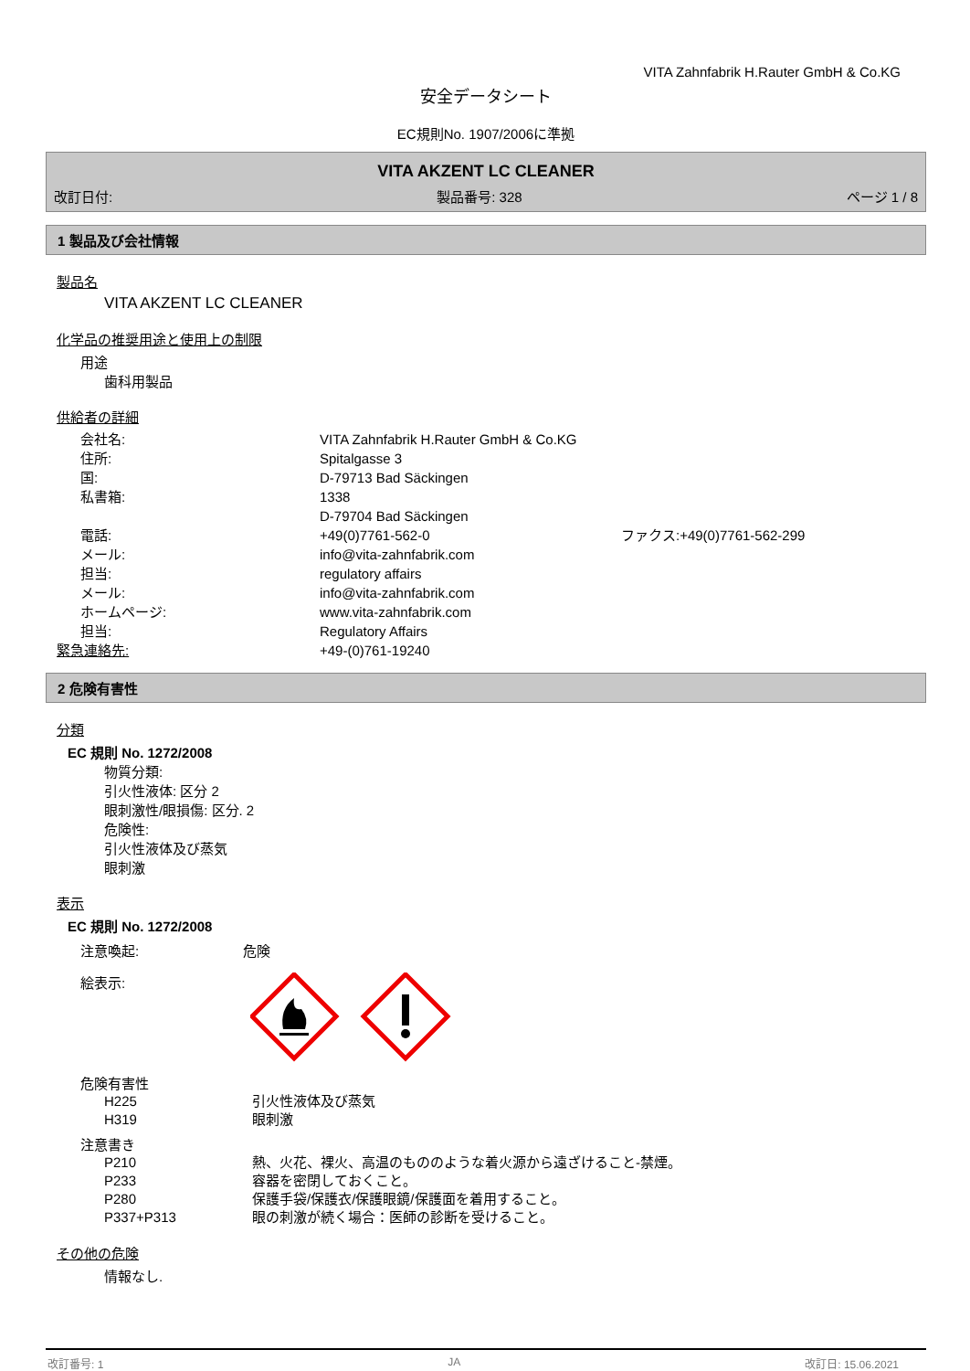VITA Zahnfabrik H.Rauter GmbH & Co.KG
安全データシート
EC規則No. 1907/2006に準拠
VITA AKZENT LC CLEANER
改訂日付: 製品番号: 328 ページ 1 / 8
1 製品及び会社情報
製品名
VITA AKZENT LC CLEANER
化学品の推奨用途と使用上の制限
用途
歯科用製品
供給者の詳細
会社名: VITA Zahnfabrik H.Rauter GmbH & Co.KG
住所: Spitalgasse 3
国: D-79713 Bad Säckingen
私書箱: 1338
D-79704 Bad Säckingen
電話: +49(0)7761-562-0 ファクス:+49(0)7761-562-299
メール: info@vita-zahnfabrik.com
担当: regulatory affairs
メール: info@vita-zahnfabrik.com
ホームページ: www.vita-zahnfabrik.com
担当: Regulatory Affairs
緊急連絡先: +49-(0)761-19240
2 危険有害性
分類
EC 規則 No. 1272/2008
物質分類:
引火性液体: 区分 2
眼刺激性/眼損傷: 区分. 2
危険性:
引火性液体及び蒸気
眼刺激
表示
EC 規則 No. 1272/2008
注意喚起: 危険
絵表示:
危険有害性
H225 引火性液体及び蒸気
H319 眼刺激
注意書き
P210 熱、火花、裸火、高温のもののような着火源から遠ざけること-禁煙。
P233 容器を密閉しておくこと。
P280 保護手袋/保護衣/保護眼鏡/保護面を着用すること。
P337+P313 眼の刺激が続く場合：医師の診断を受けること。
その他の危険
情報なし.
改訂番号: 1 JA 改訂日: 15.06.2021